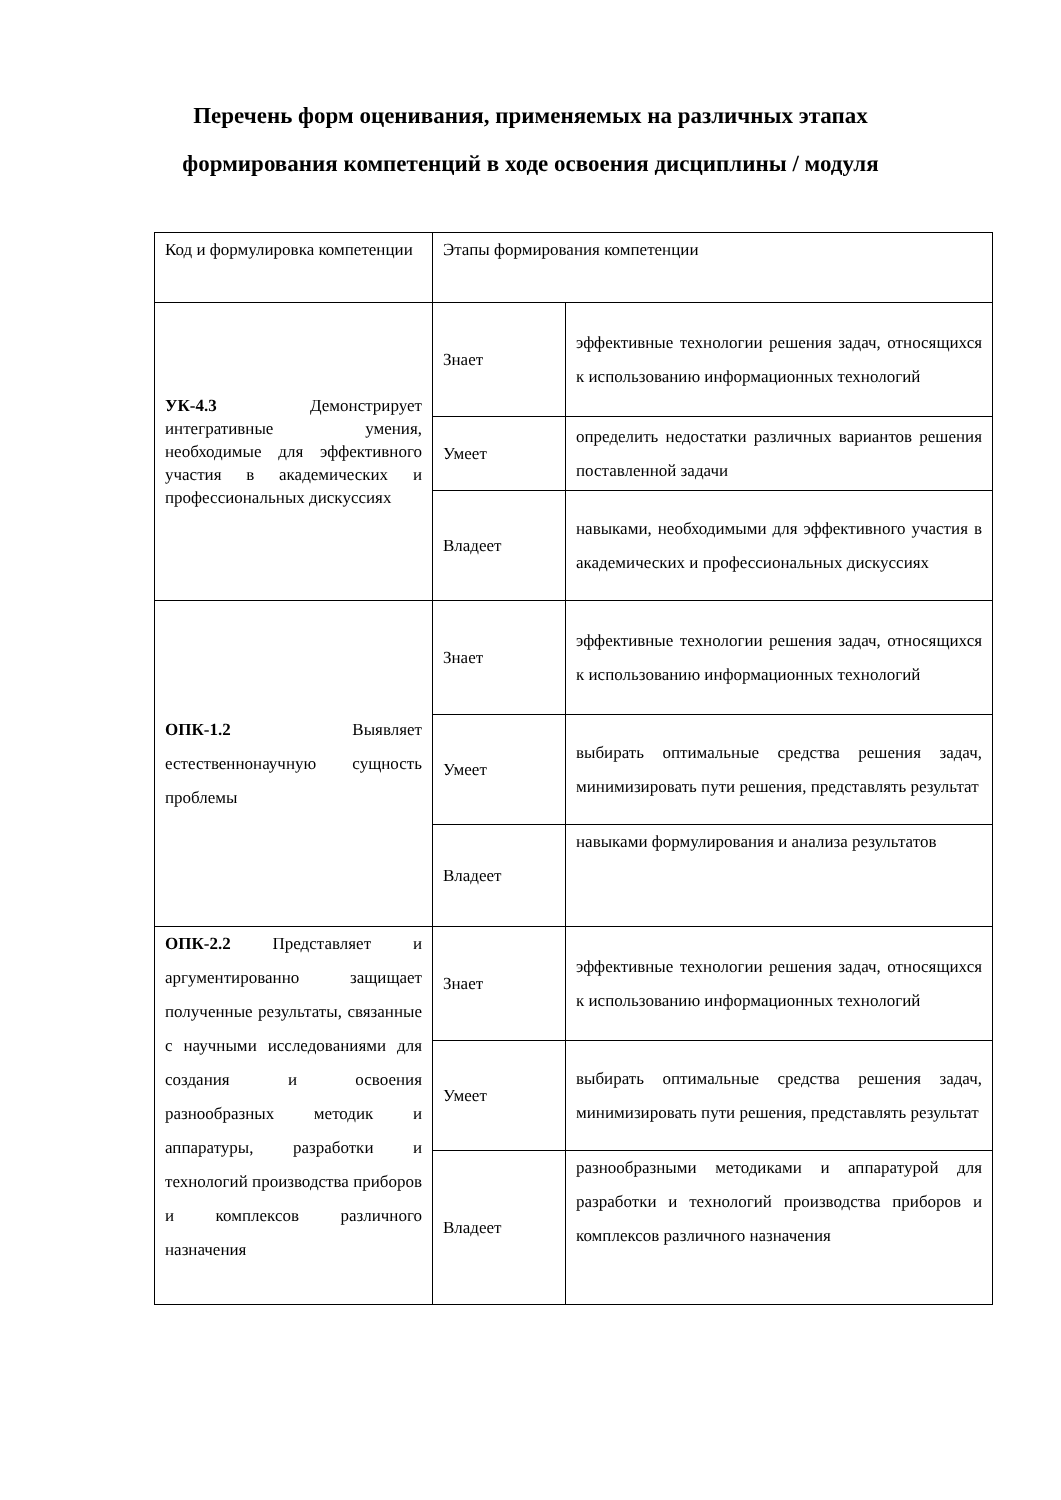Перечень форм оценивания, применяемых на различных этапах
формирования компетенций в ходе освоения дисциплины / модуля
| Код и формулировка компетенции | Этапы формирования компетенции | |
| УК-4.3 Демонстрирует интегративные умения, необходимые для эффективного участия в академических и профессиональных дискуссиях | Знает | эффективные технологии решения задач, относящихся к использованию информационных технологий |
| | Умеет | определить недостатки различных вариантов решения поставленной задачи |
| | Владеет | навыками, необходимыми для эффективного участия в академических и профессиональных дискуссиях |
| ОПК-1.2 Выявляет естественнонаучную сущность проблемы | Знает | эффективные технологии решения задач, относящихся к использованию информационных технологий |
| | Умеет | выбирать оптимальные средства решения задач, минимизировать пути решения, представлять результат |
| | Владеет | навыками формулирования и анализа результатов |
| ОПК-2.2 Представляет и аргументированно защищает полученные результаты, связанные с научными исследованиями для создания и освоения разнообразных методик и аппаратуры, разработки и технологий производства приборов и комплексов различного назначения | Знает | эффективные технологии решения задач, относящихся к использованию информационных технологий |
| | Умеет | выбирать оптимальные средства решения задач, минимизировать пути решения, представлять результат |
| | Владеет | разнообразными методиками и аппаратурой для разработки и технологий производства приборов и комплексов различного назначения |